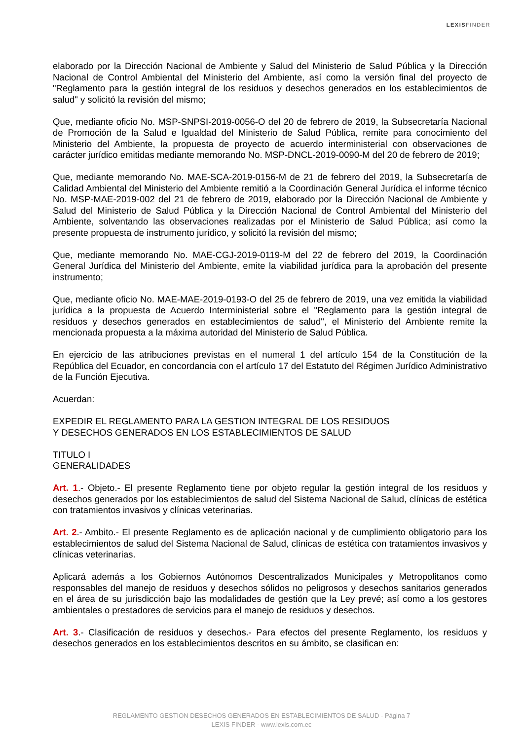LEXISFINDER
elaborado por la Dirección Nacional de Ambiente y Salud del Ministerio de Salud Pública y la Dirección Nacional de Control Ambiental del Ministerio del Ambiente, así como la versión final del proyecto de "Reglamento para la gestión integral de los residuos y desechos generados en los establecimientos de salud" y solicitó la revisión del mismo;
Que, mediante oficio No. MSP-SNPSI-2019-0056-O del 20 de febrero de 2019, la Subsecretaría Nacional de Promoción de la Salud e Igualdad del Ministerio de Salud Pública, remite para conocimiento del Ministerio del Ambiente, la propuesta de proyecto de acuerdo interministerial con observaciones de carácter jurídico emitidas mediante memorando No. MSP-DNCL-2019-0090-M del 20 de febrero de 2019;
Que, mediante memorando No. MAE-SCA-2019-0156-M de 21 de febrero del 2019, la Subsecretaría de Calidad Ambiental del Ministerio del Ambiente remitió a la Coordinación General Jurídica el informe técnico No. MSP-MAE-2019-002 del 21 de febrero de 2019, elaborado por la Dirección Nacional de Ambiente y Salud del Ministerio de Salud Pública y la Dirección Nacional de Control Ambiental del Ministerio del Ambiente, solventando las observaciones realizadas por el Ministerio de Salud Pública; así como la presente propuesta de instrumento jurídico, y solicitó la revisión del mismo;
Que, mediante memorando No. MAE-CGJ-2019-0119-M del 22 de febrero del 2019, la Coordinación General Jurídica del Ministerio del Ambiente, emite la viabilidad jurídica para la aprobación del presente instrumento;
Que, mediante oficio No. MAE-MAE-2019-0193-O del 25 de febrero de 2019, una vez emitida la viabilidad jurídica a la propuesta de Acuerdo Interministerial sobre el "Reglamento para la gestión integral de residuos y desechos generados en establecimientos de salud", el Ministerio del Ambiente remite la mencionada propuesta a la máxima autoridad del Ministerio de Salud Pública.
En ejercicio de las atribuciones previstas en el numeral 1 del artículo 154 de la Constitución de la República del Ecuador, en concordancia con el artículo 17 del Estatuto del Régimen Jurídico Administrativo de la Función Ejecutiva.
Acuerdan:
EXPEDIR EL REGLAMENTO PARA LA GESTION INTEGRAL DE LOS RESIDUOS
Y DESECHOS GENERADOS EN LOS ESTABLECIMIENTOS DE SALUD
TITULO I
GENERALIDADES
Art. 1.- Objeto.- El presente Reglamento tiene por objeto regular la gestión integral de los residuos y desechos generados por los establecimientos de salud del Sistema Nacional de Salud, clínicas de estética con tratamientos invasivos y clínicas veterinarias.
Art. 2.- Ambito.- El presente Reglamento es de aplicación nacional y de cumplimiento obligatorio para los establecimientos de salud del Sistema Nacional de Salud, clínicas de estética con tratamientos invasivos y clínicas veterinarias.
Aplicará además a los Gobiernos Autónomos Descentralizados Municipales y Metropolitanos como responsables del manejo de residuos y desechos sólidos no peligrosos y desechos sanitarios generados en el área de su jurisdicción bajo las modalidades de gestión que la Ley prevé; así como a los gestores ambientales o prestadores de servicios para el manejo de residuos y desechos.
Art. 3.- Clasificación de residuos y desechos.- Para efectos del presente Reglamento, los residuos y desechos generados en los establecimientos descritos en su ámbito, se clasifican en:
REGLAMENTO GESTION DESECHOS GENERADOS EN ESTABLECIMIENTOS DE SALUD - Página 7
LEXIS FINDER - www.lexis.com.ec